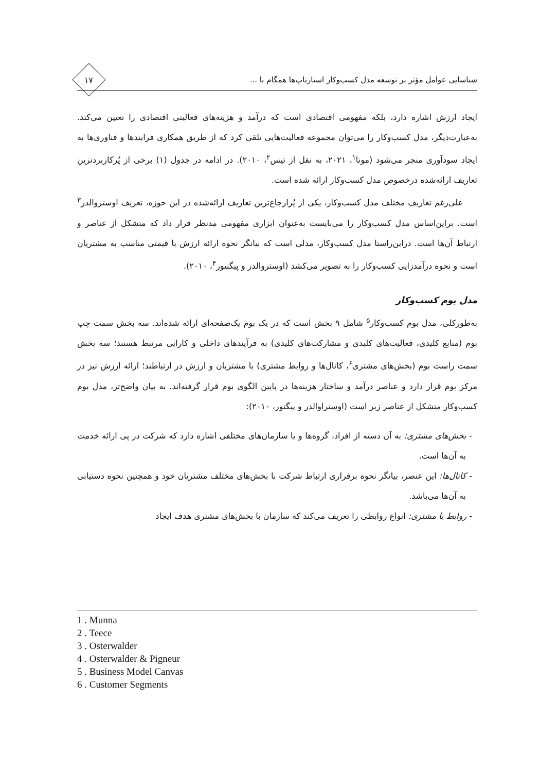شناسایی عوامل مؤثر بر توسعه مدل کسب‌وکار استارتاپ‌ها همگام با ...
۱۷
ایجاد ارزش اشاره دارد، بلکه مفهومی اقتصادی است که درآمد و هزینه‌های فعالیتی اقتصادی را تعیین می‌کند. به‌عبارت‌دیگر، مدل کسب‌وکار را می‌توان مجموعه فعالیت‌هایی تلقی کرد که از طریق همکاری فرایندها و فناوری‌ها به ایجاد سودآوری منجر می‌شود (مونا<sup>۱</sup>، ۲۰۲۱، به نقل از تیس<sup>۲</sup>، ۲۰۱۰). در ادامه در جدول (۱) برخی از پُرکاربردترین تعاریف ارائه‌شده درخصوص مدل کسب‌وکار ارائه شده است.
علی‌رغم تعاریف مختلف مدل کسب‌وکار، یکی از پُرارجاع‌ترین تعاریف ارائه‌شده در این حوزه، تعریف اوستروالدر<sup>۳</sup> است. براین‌اساس مدل کسب‌وکار را می‌بایست به‌عنوان ابزاری مفهومی مدنظر قرار داد که متشکل از عناصر و ارتباط آن‌ها است. دراین‌راستا مدل کسب‌وکار، مدلی است که بیانگر نحوه ارائه ارزش با قیمتی مناسب به مشتریان است و نحوه درآمدزایی کسب‌وکار را به تصویر می‌کشد (اوستروالدر و پیگنیور<sup>۴</sup>، ۲۰۱۰).
مدل بوم کسب‌وکار
به‌طورکلی، مدل بوم کسب‌وکار<sup>۵</sup> شامل ۹ بخش است که در یک بوم یک‌صفحه‌ای ارائه شده‌اند. سه بخش سمت چپ بوم (منابع کلیدی، فعالیت‌های کلیدی و مشارکت‌های کلیدی) به فرآیندهای داخلی و کارایی مرتبط هستند؛ سه بخش سمت راست بوم (بخش‌های مشتری<sup>۶</sup>، کانال‌ها و روابط مشتری) با مشتریان و ارزش در ارتباطند؛ ارائه ارزش نیز در مرکز بوم قرار دارد و عناصر درآمد و ساختار هزینه‌ها در پایین الگوی بوم قرار گرفته‌اند. به بیان واضح‌تر، مدل بوم کسب‌وکار متشکل از عناصر زیر است (اوستراوالدر و پیگنور، ۲۰۱۰):
- بخش‌های مشتری: به آن دسته از افراد، گروه‌ها و یا سازمان‌های مختلفی اشاره دارد که شرکت در پی ارائه خدمت به آن‌ها است.
- کانال‌ها: این عنصر، بیانگر نحوه برقراری ارتباط شرکت با بخش‌های مختلف مشتریان خود و همچنین نحوه دستیابی به آن‌ها می‌باشد.
- روابط با مشتری: انواع روابطی را تعریف می‌کند که سازمان با بخش‌های مشتری هدف ایجاد
1 . Munna
2 . Teece
3 . Osterwalder
4 . Osterwalder & Pigneur
5 . Business Model Canvas
6 . Customer Segments